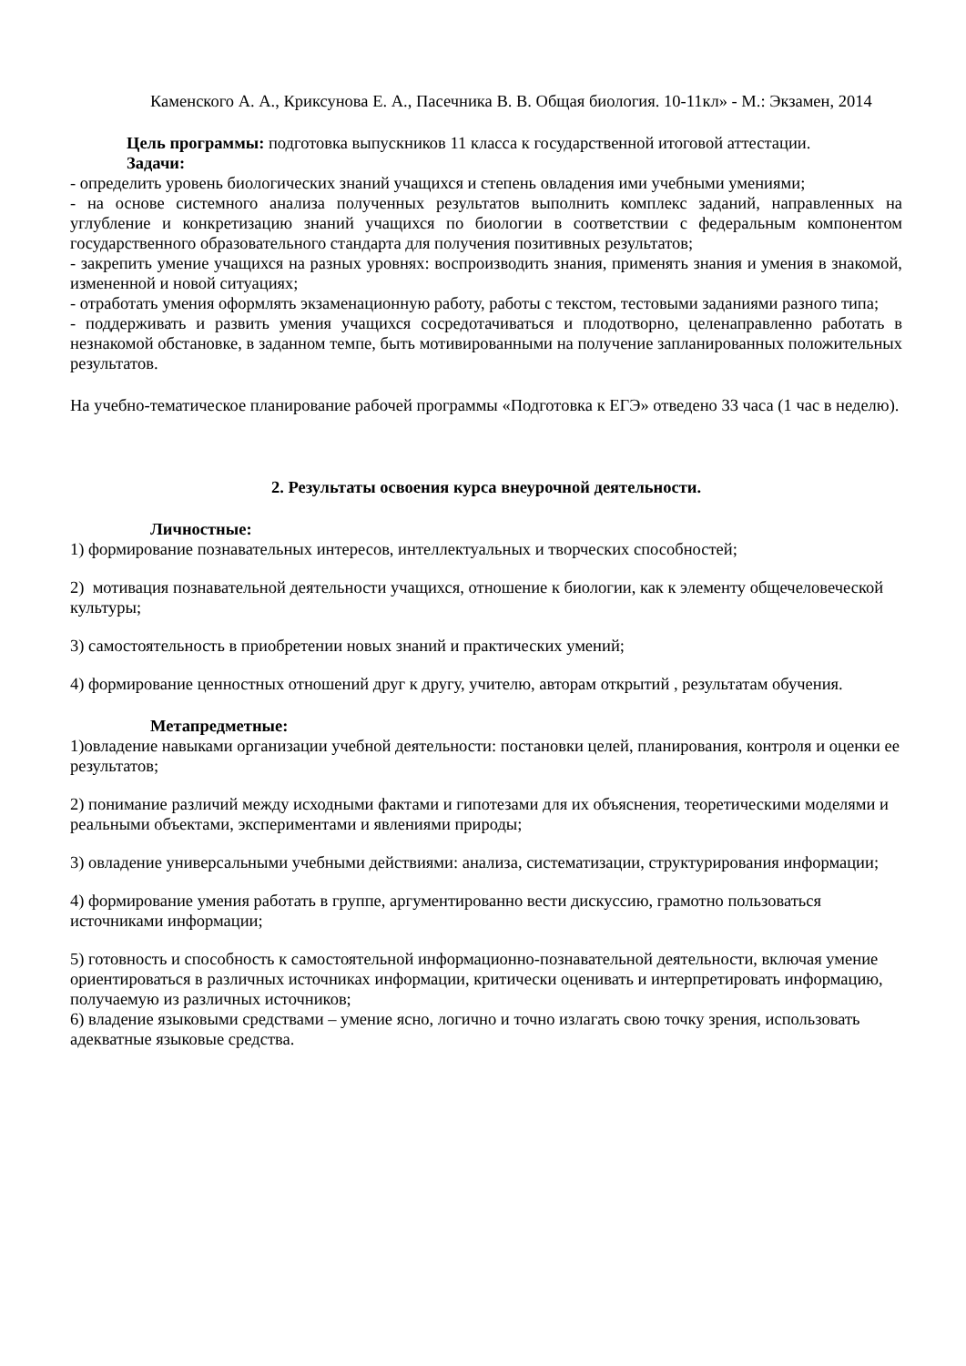Каменского А. А., Криксунова Е. А., Пасечника В. В. Общая биология. 10-11кл» - М.: Экзамен, 2014
Цель программы: подготовка выпускников 11 класса к государственной итоговой аттестации.
Задачи:
- определить уровень биологических знаний учащихся и степень овладения ими учебными умениями;
- на основе системного анализа полученных результатов выполнить комплекс заданий, направленных на углубление и конкретизацию знаний учащихся по биологии в соответствии с федеральным компонентом государственного образовательного стандарта для получения позитивных результатов;
- закрепить умение учащихся на разных уровнях: воспроизводить знания, применять знания и умения в знакомой, измененной и новой ситуациях;
- отработать умения оформлять экзаменационную работу, работы с текстом, тестовыми заданиями разного типа;
- поддерживать и развить умения учащихся сосредотачиваться и плодотворно, целенаправленно работать в незнакомой обстановке, в заданном темпе, быть мотивированными на получение запланированных положительных результатов.
На учебно-тематическое планирование рабочей программы «Подготовка к ЕГЭ» отведено 33 часа (1 час в неделю).
2. Результаты освоения курса внеурочной деятельности.
Личностные:
1) формирование познавательных интересов, интеллектуальных и творческих способностей;
2) мотивация познавательной деятельности учащихся, отношение к биологии, как к элементу общечеловеческой культуры;
3) самостоятельность в приобретении новых знаний и практических умений;
4) формирование ценностных отношений друг к другу, учителю, авторам открытий , результатам обучения.
Метапредметные:
1)овладение навыками организации учебной деятельности: постановки целей, планирования, контроля и оценки ее результатов;
2) понимание различий между исходными фактами и гипотезами для их объяснения, теоретическими моделями и реальными объектами, экспериментами и явлениями природы;
3) овладение универсальными учебными действиями: анализа, систематизации, структурирования информации;
4) формирование умения работать в группе, аргументированно вести дискуссию, грамотно пользоваться источниками информации;
5) готовность и способность к самостоятельной информационно-познавательной деятельности, включая умение ориентироваться в различных источниках информации, критически оценивать и интерпретировать информацию, получаемую из различных источников;
6) владение языковыми средствами – умение ясно, логично и точно излагать свою точку зрения, использовать адекватные языковые средства.